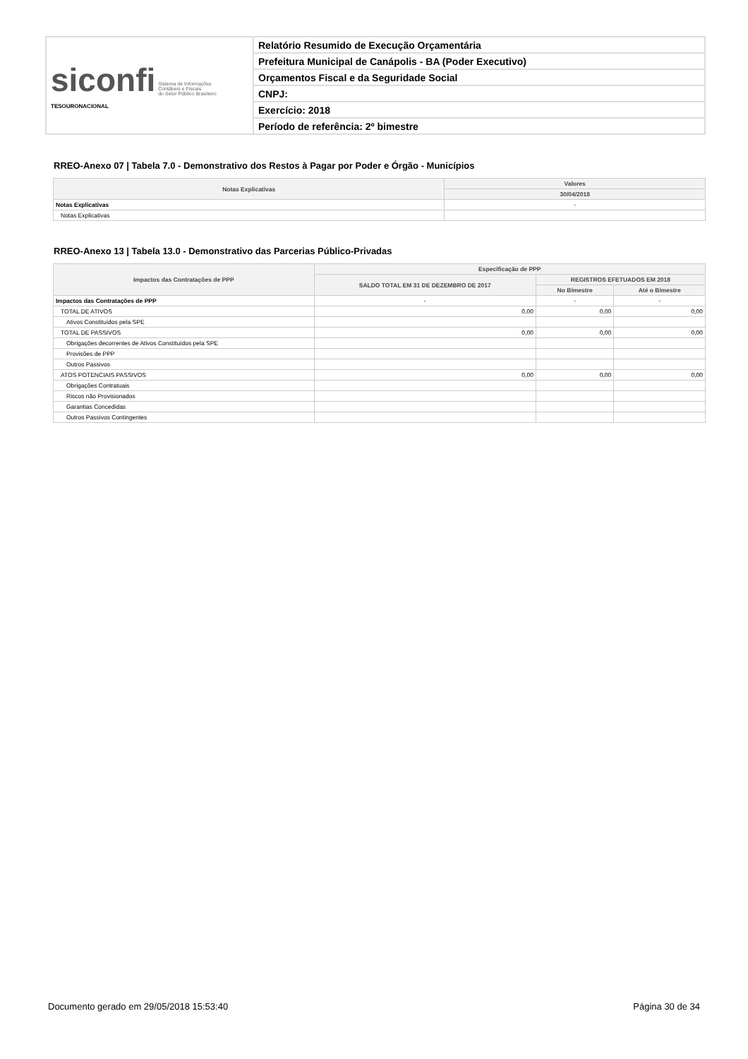| siconfi Sistema de Informações Contábeis e Fiscais do Setor Público Brasileiro TESOURONACIONAL | Relatório Resumido de Execução Orçamentária |
| | Prefeitura Municipal de Canápolis - BA (Poder Executivo) |
| | Orçamentos Fiscal e da Seguridade Social |
| | CNPJ: |
| | Exercício: 2018 |
| | Período de referência: 2º bimestre |
RREO-Anexo 07 | Tabela 7.0 - Demonstrativo dos Restos à Pagar por Poder e Órgão - Municípios
| Notas Explicativas | Valores |
| --- | --- |
| | 30/04/2018 |
| Notas Explicativas | - |
| Notas Explicativas | |
RREO-Anexo 13 | Tabela 13.0 - Demonstrativo das Parcerias Público-Privadas
| Impactos das Contratações de PPP | Especificação de PPP | | |
| --- | --- | --- | --- |
| | SALDO TOTAL EM 31 DE DEZEMBRO DE 2017 | REGISTROS EFETUADOS EM 2018 | |
| | | No Bimestre | Até o Bimestre |
| Impactos das Contratações de PPP | - | - | - |
| TOTAL DE ATIVOS | 0,00 | 0,00 | 0,00 |
| Ativos Constituídos pela SPE | | | |
| TOTAL DE PASSIVOS | 0,00 | 0,00 | 0,00 |
| Obrigações decorrentes de Ativos Constituídos pela SPE | | | |
| Provisões de PPP | | | |
| Outros Passivos | | | |
| ATOS POTENCIAIS PASSIVOS | 0,00 | 0,00 | 0,00 |
| Obrigações Contratuais | | | |
| Riscos não Provisionados | | | |
| Garantias Concedidas | | | |
| Outros Passivos Contingentes | | | |
Documento gerado em 29/05/2018 15:53:40 Página 30 de 34